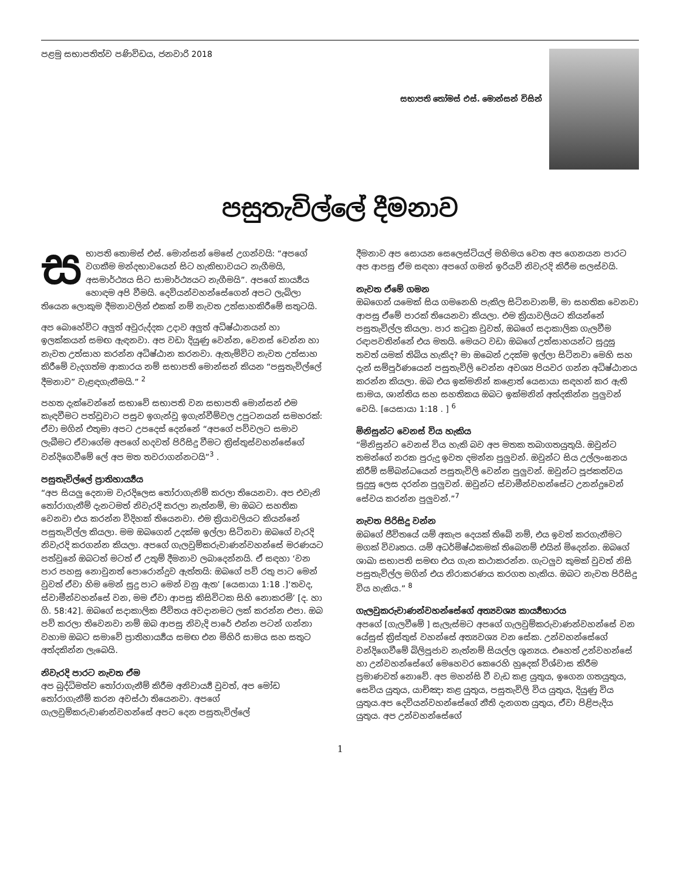පළමු සභාපතිත්ව පණිවිඩය, ජනවාරි 2018
සභාපති තෝමස් එස්. මොන්සන් විසින්
පසුතැවිල්ලේ දීමනාව
සභාපති තොමස් එස්. මොන්සන් මෙසේ උගන්වයි: “අපගේ වගකීම මන්දභාවයෙන් සිට හැකිභාවයට නැගීමයි, අසමාර්ථ්‍යය සිට සාමාර්ථ්‍යයට නැගීමයි”. අපගේ කාර්‍ය්‍යය හොඳම අපි වීමයි. දෙවියන්වහන්සේගෙන් අපට ලැබිලා තියෙන ලොකුම දීමනාවලින් එකක් නම් නැවත උත්සාහකිරීමේ සතුටයි.
අප බොහේවිට අලුත් අවුරුද්දක උදාව අලුත් අධිෂ්ඨානයන් හා ඉලක්කයන් සමඟ ඇඳනවා. අප වඩා දියුණු වෙන්න, වෙනස් වෙන්න හා නැවත උත්සාහ කරන්න අධිෂ්ඨාන කරනවා. ඇතැම්විට නැවත උත්සාහ කිරීමේ වැදගත්ම ආකාරය නම් සභාපති මොන්සන් කියන “පසුතැවිල්ලේ දීමනාව” වැළඳගැනීමයි.” <sup>2</sup>
පහත දැක්වෙන්නේ සභාවේ සභාපති වන සභාපති මොන්සන් එම කැඳවීමට පත්වූවාට පසුව ඉගැන්වූ ඉගැන්වීම්වල උපුටනයන් සමහරක්: ඒවා මගින් එතුමා අපට උපදෙස් දෙන්නේ “අපගේ පව්වලට සමාව ලැබීමට ඒවාගේම අපගේ හදවත් පිරිසිදු වීමට ක්‍රිස්තුස්වහන්සේගේ වන්දිගෙවීමේ ලේ අප මත තවරාගන්නටයි”<sup>3</sup> .
පසුතැවිල්ලේ ප්‍රාතිහාර්‍ය්‍යය
“අප සියලු දෙනාම වැරදිලෙස තෝරාගැනිම් කරලා තියෙනවා. අප එවැනි තෝරාගැනීම් දැනටමත් නිවැරදි කරලා නැත්නම්, මා ඔබට සහතික වෙනවා එය කරන්න විදිහක් තියෙනවා. එම ක්‍රියාවලියට කියන්නේ පසුතැවිල්ල කියලා. මම ඔබගෙන් උදක්ම ඉල්ලා සිටිනවා ඔබගේ වැරදි නිවැරදි කරගන්න කියලා. අපගේ ගැලවුම්කරුවාණන්වහන්සේ මරණයට පත්වුනේ ඔබටත් මටත් ඒ උතුම් දීමනාව ලබාදෙන්නයි. ඒ සඳහා ‘වන පාර පහසු නොවුනත් පොරොන්දුව ඇත්තයි: ඔබගේ පව් රතු පාට මෙන් වුවත් ඒවා හිම මෙන් සුදු පාට මෙන් වනු ඇත’ [යෙසායා 1:18 .]‘තවද, ස්වාමීන්වහන්සේ වන, මම ඒවා ආපසු කිසිවිටක සිහි නොකරමි’ [ද. හා ගි. 58:42]. ඔබගේ සදාකාලික ජීවිතය අවදානමට ලක් කරන්න එපා. ඔබ පව් කරලා තිවෙනවා නම් ඔබ ආපසු නිවැදි පාරේ එන්න පටන් ගන්නා වහාම ඔබට සමාවේ ප්‍රාතිහාර්‍ය්‍යය සමඟ එන මිහිරි සාමය සහ සතුට අත්දකින්න ලැබෙයි.
නිවැරදි පාරට නැවත ඒම
අප බුද්ධිමත්ව තෝරාගැනීම් කිරීම අනිවාර්‍ය්‍ය වුවත්, අප මෝඩ තෝරාගැනීම් කරන අවස්ථා තියෙනවා. අපගේ ගැලවුම්කරුවාණන්වහන්සේ අපට දෙන පසුතැවිල්ලේ
දීමනාව අප සොයන සෙලෙස්ටියල් මහිමය වෙත අප ගෙනයන පාරට අප ආපසු ඒම සඳහා අපගේ ගමන් ඉරියව් නිවැරදි කිරීම සලස්වයි.
නැවත ඒමේ ගමන
ඔබගෙන් යමෙක් සිය ගමනෙහි පැකිල සිටිනවානම්, මා සහතික වෙනවා ආපසු ඒමේ පාරක් තියෙනවා කියලා. එම ක්‍රියාවලියට කියන්නේ පසුතැවිල්ල කියලා. පාර කටුක වුවත්, ඔබගේ සදාකාලික ගැලවීම රඳාපවතින්නේ එය මතයි. මෙයට වඩා ඔබගේ උත්සාහයන්ට සුදුසු තවත් යමක් තිබිය හැකිද? මා ඔබෙන් උදක්ම ඉල්ලා සිටිනවා මෙහි සහ දැන් සම්පූර්ණයෙන් පසුතැවිලි වෙන්න අවශ්‍ය පියවර ගන්න අධිෂ්ඨානය කරන්න කියලා. ඔබ එය ඉක්මනින් කළොත් යෙසායා සඳහන් කර ඇති සාමය, ශාන්තිය සහ සහතිකය ඔබට ඉක්මනින් අත්දකින්න පුලුවන් වෙයි. [යෙසායා 1:18 . ] <sup>6</sup>
මිනිසුන්ට වෙනස් විය හැකිය
“මිනිසුන්ට වෙනස් විය හැකි බව අප මතක තබාගතයුතුයි. ඔවුන්ට තමන්ගේ නරක පුරුදු ඉවත දමන්න පුලුවන්. ඔවුන්ට සිය උල්ලංඝනය කිරීම් සම්බන්ධයෙන් පසුතැවිලි වෙන්න පුලුවන්. ඔවුන්ට පූජකත්වය සුදුසු ලෙස දරන්න පුලුවන්. ඔවුන්ට ස්වාමීන්වහන්සේට උනන්දුවෙන් සේවය කරන්න පුලුවන්.”<sup>7</sup>
නැවත පිරිසිදු වන්න
ඔබගේ ජීවිතයේ යම් අකැප දෙයක් තිබේ නම්, එය ඉවත් කරගැනීමට මගක් විවෘතය. යම් අධර්මිෂ්ඨකමක් තිබෙනම් එයින් මිදෙන්න. ඔබගේ ශාඛා සභාපති සමඟ එය ගැන කථාකරන්න. ගැටලුව කුමක් වුවත් නිසි පසුතැවිල්ල මගින් එය නිරාකරණය කරගත හැකිය. ඔබට නැවත පිරිසිදු විය හැකිය.” <sup>8</sup>
ගැලවුකරුවාණන්වහන්සේගේ අත්‍යවශ්‍ය කාර්‍ය්‍යභාරය
අපගේ [ගැලවීමේ ] සැලැස්මට අපගේ ගැලවුම්කරුවාණන්වහන්සේ වන යේසුස් ක්‍රිස්තුස් වහන්සේ අත්‍යවශ්‍ය වන සේක. උන්වහන්සේගේ වන්දිගෙවීමේ බිලිපූජාව නැත්නම් සියල්ල ශූන්‍යය. එහෙත් උන්වහන්සේ හා උන්වහන්සේගේ මෙහෙවර කෙරෙහි හුදෙක් විශ්වාස කිරීම ප්‍රමාණවත් නොවේ. අප මහන්සි වී වැඩ කළ යුතුය, ඉගෙන ගතයුතුය, සෙවිය යුතුය, යාච්ඤා කළ යුතුය, පසුතැවිලි විය යුතුය, දියුණු විය යුතුය.අප දෙවියන්වහන්සේගේ නීති දැනගත යුතුය, ඒවා පිළිපැදිය යුතුය. අප උන්වහන්සේගේ
1